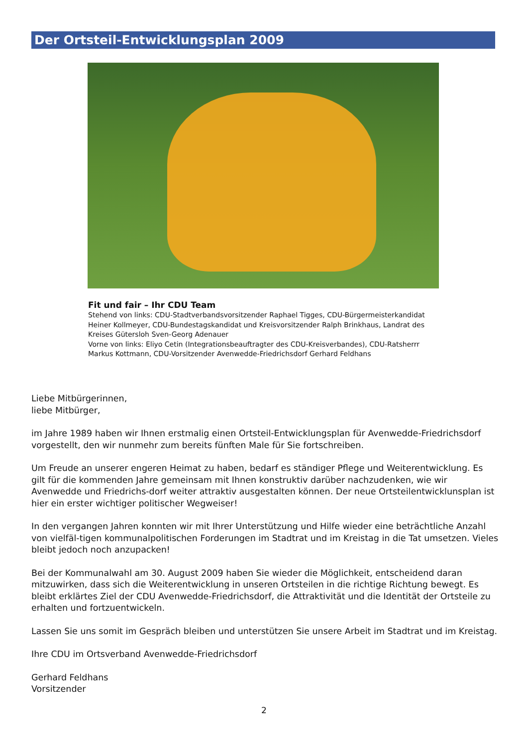Der Ortsteil-Entwicklungsplan 2009
Fit und fair – Ihr CDU Team
Stehend von links: CDU-Stadtverbandsvorsitzender Raphael Tigges, CDU-Bürgermeisterkandidat Heiner Kollmeyer, CDU-Bundestagskandidat und Kreisvorsitzender Ralph Brinkhaus, Landrat des Kreises Gütersloh Sven-Georg Adenauer
Vorne von links: Eliyo Cetin (Integrationsbeauftragter des CDU-Kreisverbandes), CDU-Ratsherrr Markus Kottmann, CDU-Vorsitzender Avenwedde-Friedrichsdorf Gerhard Feldhans
Liebe Mitbürgerinnen,
liebe Mitbürger,
im Jahre 1989 haben wir Ihnen erstmalig einen Ortsteil-Entwicklungsplan für Avenwedde-Friedrichsdorf vorgestellt, den wir nunmehr zum bereits fünften Male für Sie fortschreiben.
Um Freude an unserer engeren Heimat zu haben, bedarf es ständiger Pflege und Weiterentwicklung. Es gilt für die kommenden Jahre gemeinsam mit Ihnen konstruktiv darüber nachzudenken, wie wir Avenwedde und Friedrichs-dorf weiter attraktiv ausgestalten können. Der neue Ortsteilentwicklunsplan ist hier ein erster wichtiger politischer Wegweiser!
In den vergangen Jahren konnten wir mit Ihrer Unterstützung und Hilfe wieder eine beträchtliche Anzahl von vielfäl-tigen kommunalpolitischen Forderungen im Stadtrat und im Kreistag in die Tat umsetzen. Vieles bleibt jedoch noch anzupacken!
Bei der Kommunalwahl am 30. August 2009 haben Sie wieder die Möglichkeit, entscheidend daran mitzuwirken, dass sich die Weiterentwicklung in unseren Ortsteilen in die richtige Richtung bewegt. Es bleibt erklärtes Ziel der CDU Avenwedde-Friedrichsdorf, die Attraktivität und die Identität der Ortsteile zu erhalten und fortzuentwickeln.
Lassen Sie uns somit im Gespräch bleiben und unterstützen Sie unsere Arbeit im Stadtrat und im Kreistag.
Ihre CDU im Ortsverband Avenwedde-Friedrichsdorf
Gerhard Feldhans
Vorsitzender
2